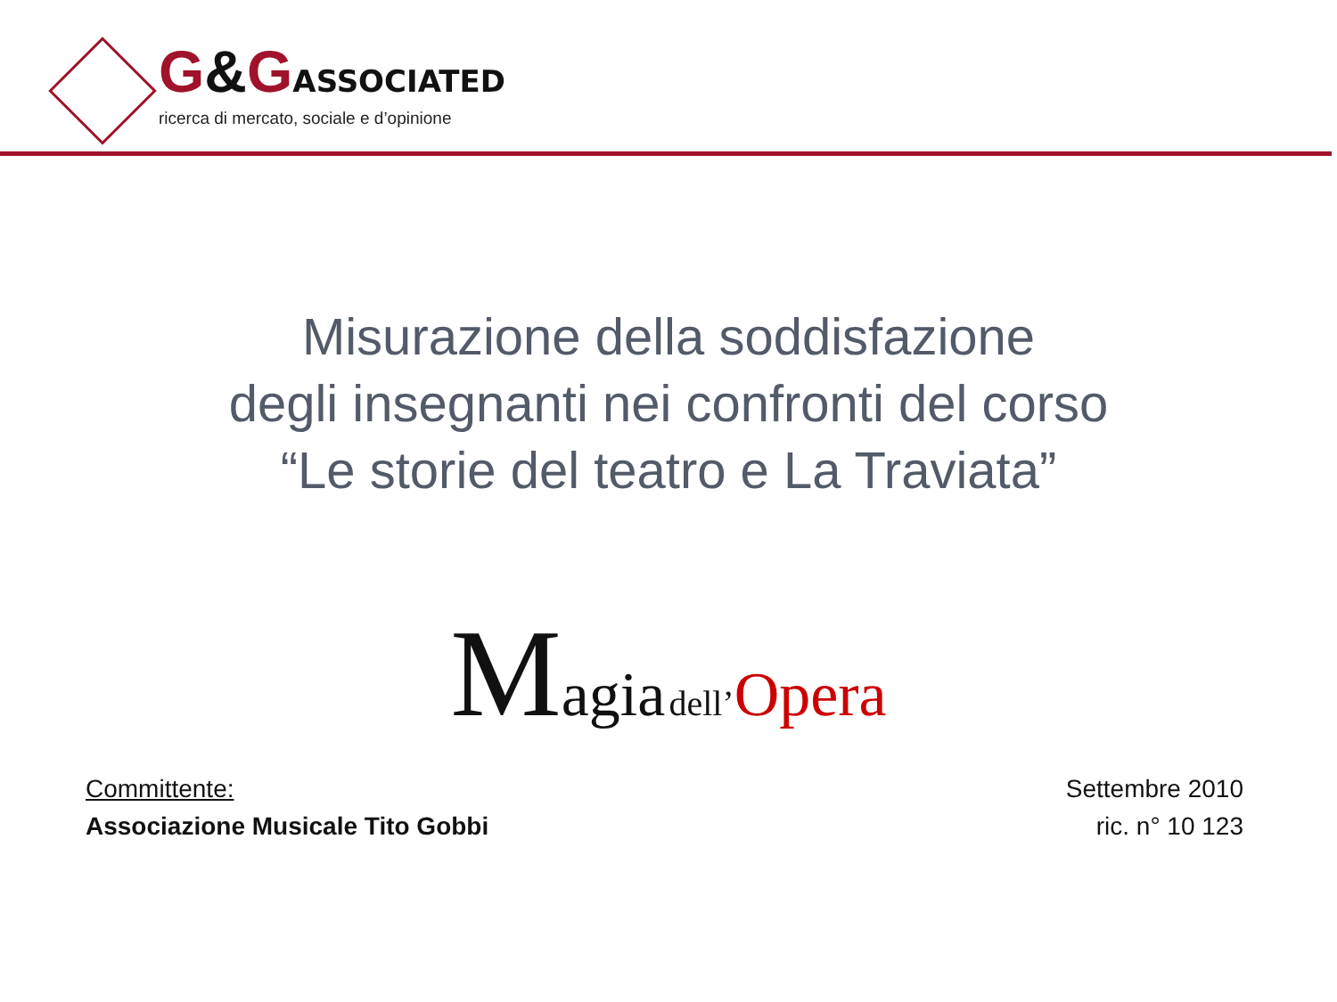G&GASSOCIATED
ricerca di mercato, sociale e d’opinione
Misurazione della soddisfazione
degli insegnanti nei confronti del corso
“Le storie del teatro e La Traviata”
Magia dell’Opera
Committente:
Associazione Musicale Tito Gobbi
Settembre 2010
ric. n° 10 123